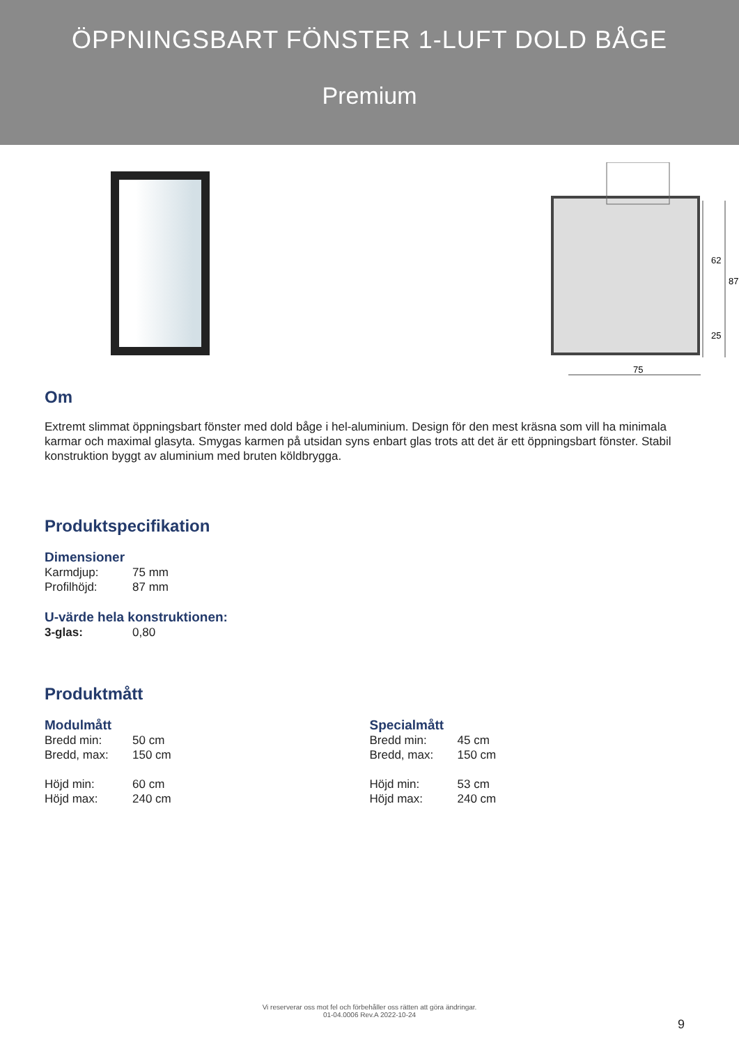ÖPPNINGSBART FÖNSTER 1-LUFT DOLD BÅGE
Premium
62
87
25
75
Om
Extremt slimmat öppningsbart fönster med dold båge i hel-aluminium. Design för den mest kräsna som vill ha minimala karmar och maximal glasyta. Smygas karmen på utsidan syns enbart glas trots att det är ett öppningsbart fönster. Stabil konstruktion byggt av aluminium med bruten köldbrygga.
Produktspecifikation
Dimensioner
Karmdjup: 75 mm
Profilhöjd: 87 mm
U-värde hela konstruktionen:
3-glas: 0,80
Produktmått
Modulmått
Bredd min: 50 cm
Bredd, max: 150 cm
Höjd min: 60 cm
Höjd max: 240 cm
Specialmått
Bredd min: 45 cm
Bredd, max: 150 cm
Höjd min: 53 cm
Höjd max: 240 cm
Vi reserverar oss mot fel och förbehåller oss rätten att göra ändringar.
01-04.0006 Rev.A 2022-10-24
9